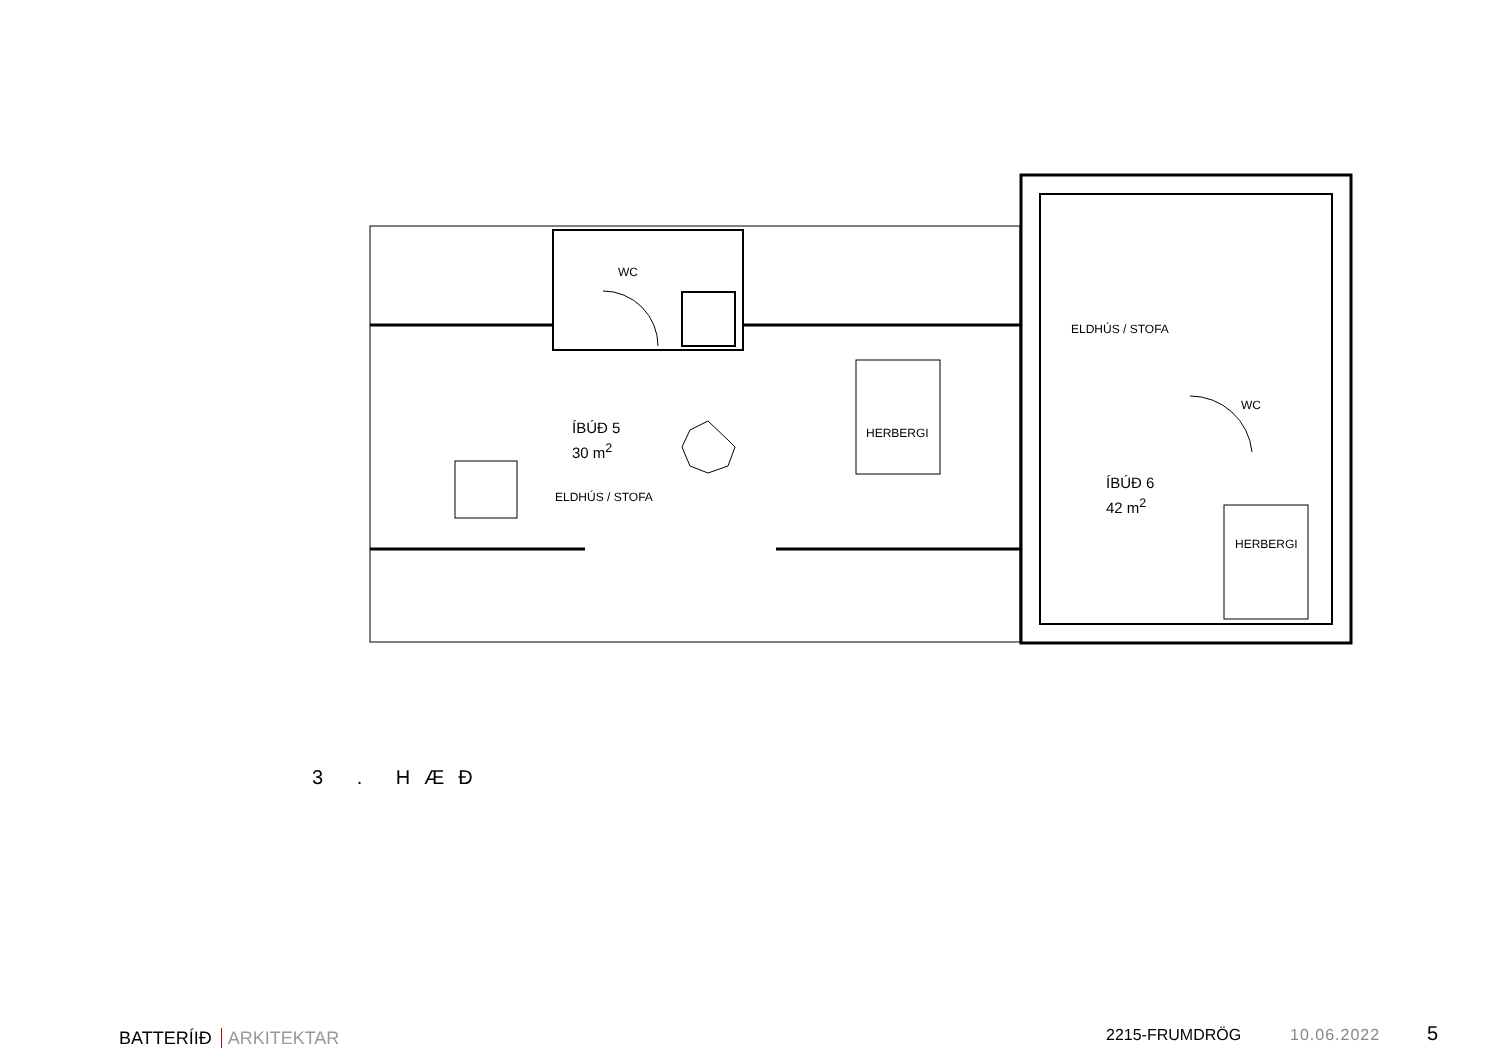WC
ÍBÚÐ 5
30 m<sup>2</sup>
ELDHÚS / STOFA
HERBERGI
ELDHÚS / STOFA
WC
ÍBÚÐ 6
42 m<sup>2</sup>
HERBERGI
3 . HÆÐ
BATTERÍIÐ ARKITEKTAR 2215-FRUMDRÖG 10.06.2022 5